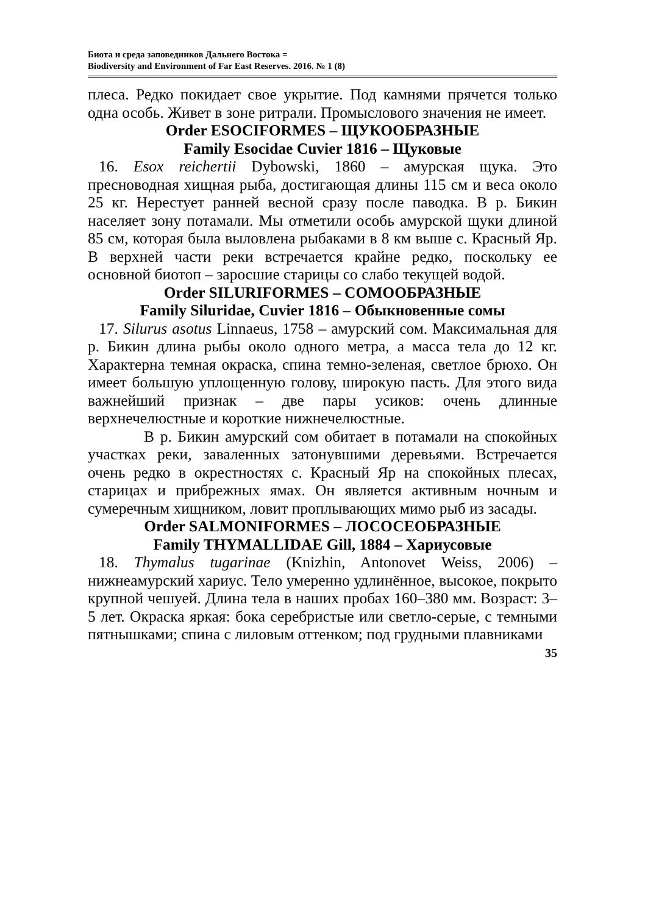Биота и среда заповедников Дальнего Востока =
Biodiversity and Environment of Far East Reserves. 2016. № 1 (8)
плеса. Редко покидает свое укрытие. Под камнями прячется только одна особь. Живет в зоне ритрали. Промыслового значения не имеет.
Order ESOCIFORMES – ЩУКООБРАЗНЫЕ
Family Esocidae Cuvier 1816 – Щуковые
16. Esox reichertii Dybowski, 1860 – амурская щука. Это пресноводная хищная рыба, достигающая длины 115 см и веса около 25 кг. Нерестует ранней весной сразу после паводка. В р. Бикин населяет зону потамали. Мы отметили особь амурской щуки длиной 85 см, которая была выловлена рыбаками в 8 км выше с. Красный Яр. В верхней части реки встречается крайне редко, поскольку ее основной биотоп – заросшие старицы со слабо текущей водой.
Order SILURIFORMES – СОМООБРАЗНЫЕ
Family Siluridae, Cuvier 1816 – Обыкновенные сомы
17. Silurus asotus Linnaeus, 1758 – амурский сом. Максимальная для р. Бикин длина рыбы около одного метра, а масса тела до 12 кг. Характерна темная окраска, спина темно-зеленая, светлое брюхо. Он имеет большую уплощенную голову, широкую пасть. Для этого вида важнейший признак – две пары усиков: очень длинные верхнечелюстные и короткие нижнечелюстные.
В р. Бикин амурский сом обитает в потамали на спокойных участках реки, заваленных затонувшими деревьями. Встречается очень редко в окрестностях с. Красный Яр на спокойных плесах, старицах и прибрежных ямах. Он является активным ночным и сумеречным хищником, ловит проплывающих мимо рыб из засады.
Order SALMONIFORMES – ЛОСОСЕОБРАЗНЫЕ
Family THYMALLIDAE Gill, 1884 – Хариусовые
18. Thymalus tugarinae (Knizhin, Antonovet Weiss, 2006) – нижнеамурский хариус. Тело умеренно удлинённое, высокое, покрыто крупной чешуей. Длина тела в наших пробах 160–380 мм. Возраст: 3–5 лет. Окраска яркая: бока серебристые или светло-серые, с темными пятнышками; спина с лиловым оттенком; под грудными плавниками
35